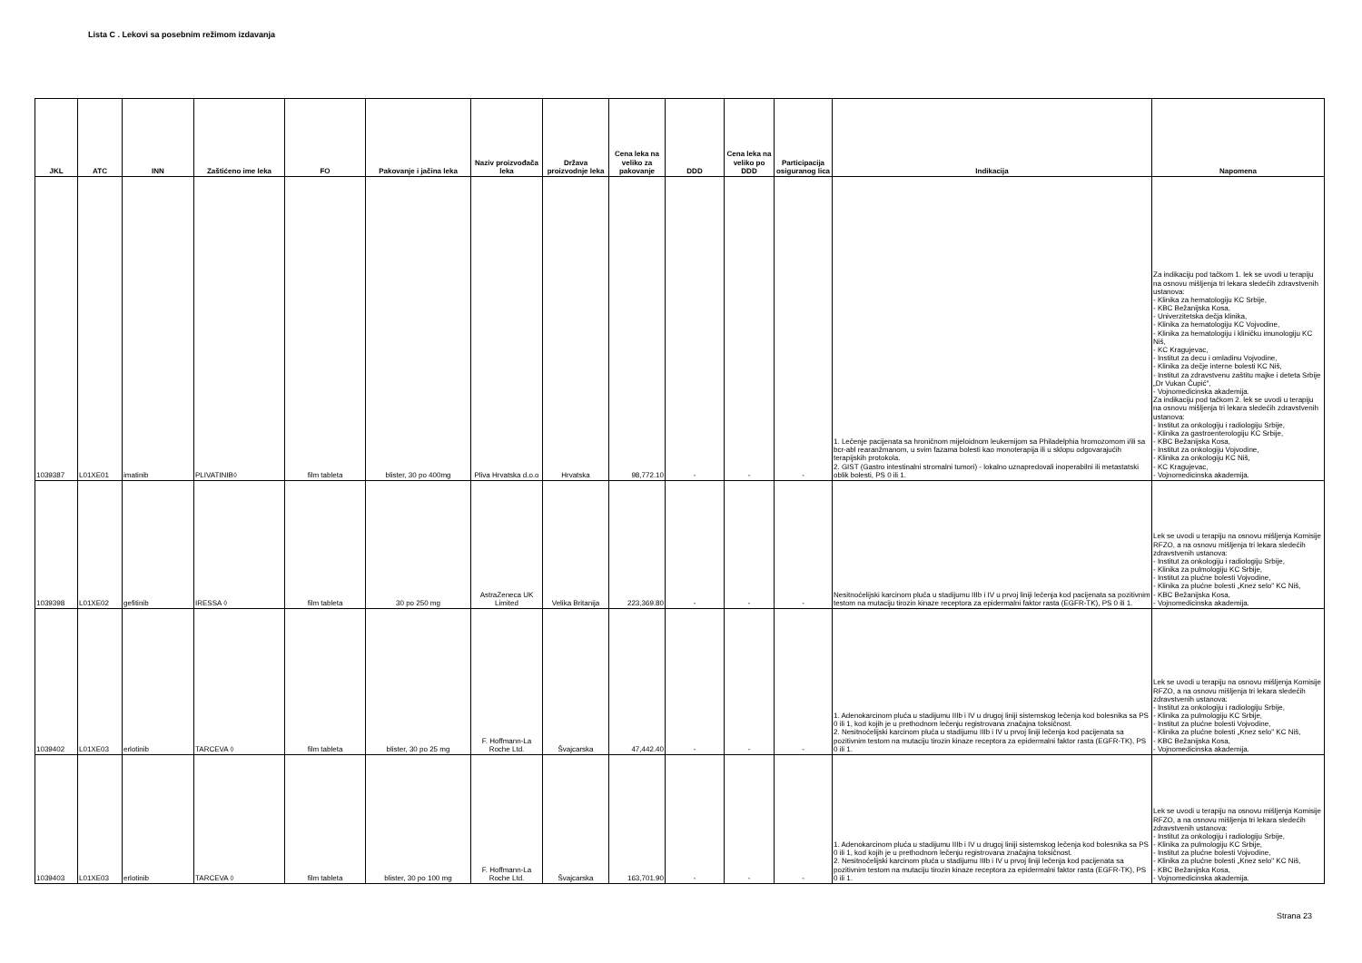Lista C . Lekovi sa posebnim režimom izdavanja
| JKL | ATC | INN | Zaštićeno ime leka | FO | Pakovanje i jačina leka | Naziv proizvođača leka | Država proizvodnje leka | Cena leka na veliko za pakovanje | DDD | Cena leka na veliko po DDD | Participacija osiguranog lica | Indikacija | Napomena |
| --- | --- | --- | --- | --- | --- | --- | --- | --- | --- | --- | --- | --- | --- |
| 1039387 | L01XE01 | imatinib | PLIVATINIB◊ | film tableta | blister, 30 po 400mg | Pliva Hrvatska d.o.o | Hrvatska | 98,772.10 | - | - | - | 1. Lečenje pacijenata sa hroničnom mijeloidnom leukemijom sa Philadelphia hromozomom i/ili sa bcr-abl rearanžmanom, u svim fazama bolesti kao monoterapija ili u sklopu odgovarajućih terapijskih protokola. 2. GIST (Gastro intestinalni stromalni tumori) - lokalno uznapredovali inoperabilni ili metastatski oblik bolesti, PS 0 ili 1. | Za indikaciju pod tačkom 1. lek se uvodi u terapiju na osnovu mišljenja tri lekara sledećih zdravstvenih ustanova: - Klinika za hematologiju KC Srbije, - KBC Bežanijska Kosa, - Univerzitetska dečja klinika, - Klinika za hematologiju KC Vojvodine, - Klinika za hematologiju i kliničku imunologiju KC Niš, - KC Kragujevac, - Institut za decu i omladinu Vojvodine, - Klinika za dečje interne bolesti KC Niš, - Institut za zdravstvenu zaštitu majke i deteta Srbije „Dr Vukan Čupić", - Vojnomedicinska akademija. Za indikaciju pod tačkom 2. lek se uvodi u terapiju na osnovu mišljenja tri lekara sledećih zdravstvenih ustanova: - Institut za onkologiju i radiologiju Srbije, - Klinika za gastroenterologiju KC Srbije, - KBC Bežanijska Kosa, - Institut za onkologiju Vojvodine, - Klinika za onkologiju KC Niš, - KC Kragujevac, - Vojnomedicinska akademija. |
| 1039398 | L01XE02 | gefitinib | IRESSA ◊ | film tableta | 30 po 250 mg | AstraZeneca UK Limited | Velika Britanija | 223,369.80 | - | - | - | Nesitnoćelijski karcinom pluća u stadijumu IIIb i IV u prvoj liniji lečenja kod pacijenata sa pozitivnim testom na mutaciju tirozin kinaze receptora za epidermalni faktor rasta (EGFR-TK), PS 0 ili 1. | Lek se uvodi u terapiju na osnovu mišljenja Komisije RFZO, a na osnovu mišljenja tri lekara sledećih zdravstvenih ustanova: - Institut za onkologiju i radiologiju Srbije, - Klinika za pulmologiju KC Srbije, - Institut za plućne bolesti Vojvodine, - Klinika za plućne bolesti „Knez selo" KC Niš, - KBC Bežanijska Kosa, - Vojnomedicinska akademija. |
| 1039402 | L01XE03 | erlotinib | TARCEVA ◊ | film tableta | blister, 30 po 25 mg | F. Hoffmann-La Roche Ltd. | Švajcarska | 47,442.40 | - | - | - | 1. Adenokarcinom pluća u stadijumu IIIb i IV u drugoj liniji sistemskog lečenja kod bolesnika sa PS 0 ili 1, kod kojih je u prethodnom lečenju registrovana značajna toksičnost. 2. Nesitnoćelijski karcinom pluća u stadijumu IIIb i IV u prvoj liniji lečenja kod pacijenata sa pozitivnim testom na mutaciju tirozin kinaze receptora za epidermalni faktor rasta (EGFR-TK), PS 0 ili 1. | Lek se uvodi u terapiju na osnovu mišljenja Komisije RFZO, a na osnovu mišljenja tri lekara sledećih zdravstvenih ustanova: - Institut za onkologiju i radiologiju Srbije, - Klinika za pulmologiju KC Srbije, - Institut za plućne bolesti Vojvodine, - Klinika za plućne bolesti „Knez selo" KC Niš, - KBC Bežanijska Kosa, - Vojnomedicinska akademija. |
| 1039403 | L01XE03 | erlotinib | TARCEVA ◊ | film tableta | blister, 30 po 100 mg | F. Hoffmann-La Roche Ltd. | Švajcarska | 163,701.90 | - | - | - | 1. Adenokarcinom pluća u stadijumu IIIb i IV u drugoj liniji sistemskog lečenja kod bolesnika sa PS 0 ili 1, kod kojih je u prethodnom lečenju registrovana značajna toksičnost. 2. Nesitnoćelijski karcinom pluća u stadijumu IIIb i IV u prvoj liniji lečenja kod pacijenata sa pozitivnim testom na mutaciju tirozin kinaze receptora za epidermalni faktor rasta (EGFR-TK), PS 0 ili 1. | Lek se uvodi u terapiju na osnovu mišljenja Komisije RFZO, a na osnovu mišljenja tri lekara sledećih zdravstvenih ustanova: - Institut za onkologiju i radiologiju Srbije, - Klinika za pulmologiju KC Srbije, - Institut za plućne bolesti Vojvodine, - Klinika za plućne bolesti „Knez selo" KC Niš, - KBC Bežanijska Kosa, - Vojnomedicinska akademija. |
Strana 23